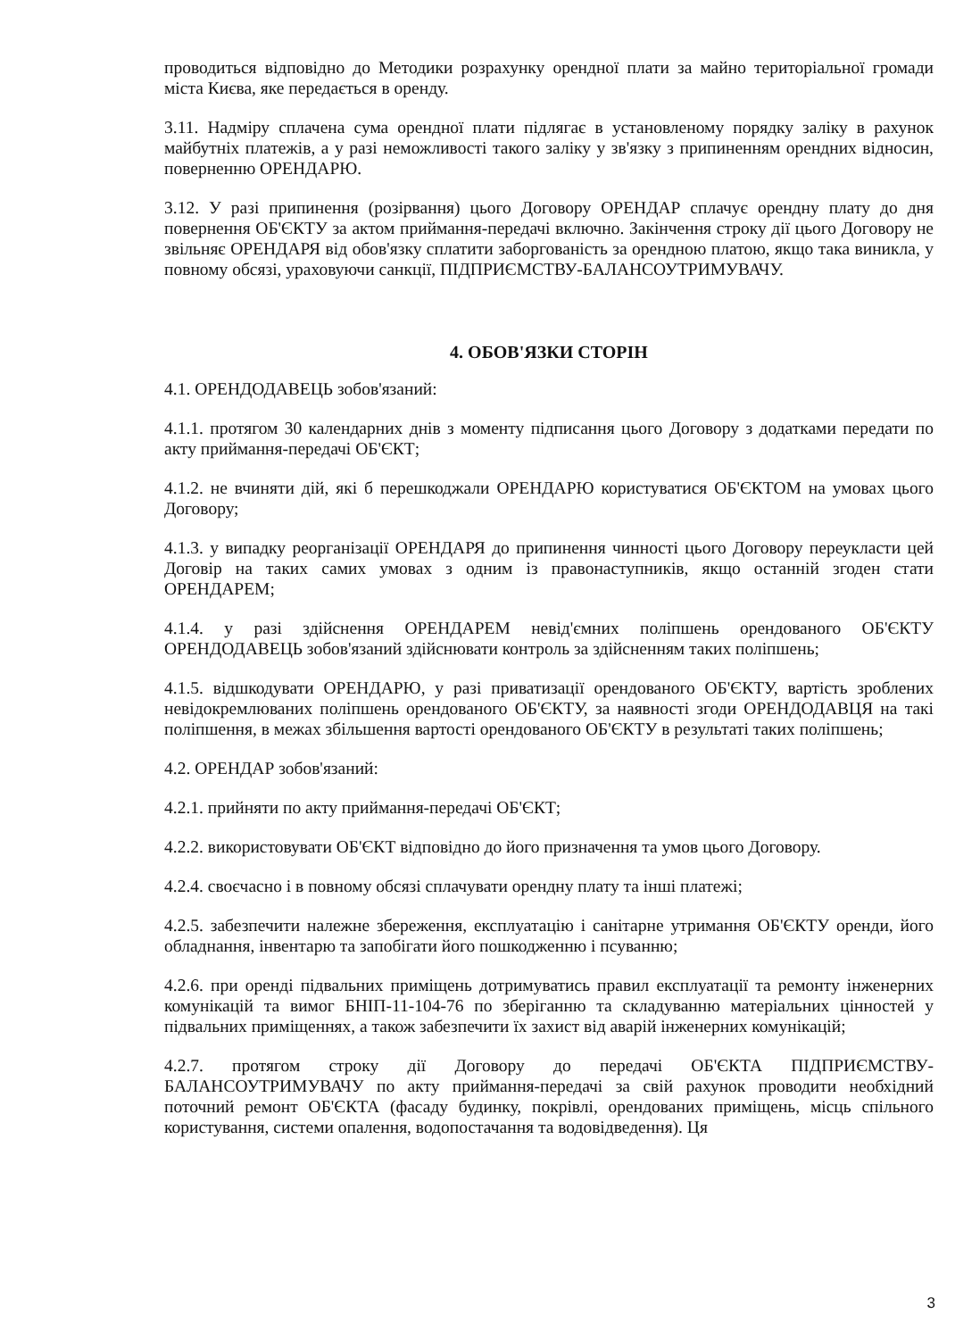проводиться відповідно до Методики розрахунку орендної плати за майно територіальної громади міста Києва, яке передається в оренду.
3.11. Надміру сплачена сума орендної плати підлягає в установленому порядку заліку в рахунок майбутніх платежів, а у разі неможливості такого заліку у зв'язку з припиненням орендних відносин, поверненню ОРЕНДАРЮ.
3.12. У разі припинення (розірвання) цього Договору ОРЕНДАР сплачує орендну плату до дня повернення ОБ'ЄКТУ за актом приймання-передачі включно. Закінчення строку дії цього Договору не звільняє ОРЕНДАРЯ від обов'язку сплатити заборгованість за орендною платою, якщо така виникла, у повному обсязі, ураховуючи санкції, ПІДПРИЄМСТВУ-БАЛАНСОУТРИМУВАЧУ.
4. ОБОВ'ЯЗКИ СТОРІН
4.1. ОРЕНДОДАВЕЦЬ зобов'язаний:
4.1.1. протягом 30 календарних днів з моменту підписання цього Договору з додатками передати по акту приймання-передачі ОБ'ЄКТ;
4.1.2. не вчиняти дій, які б перешкоджали ОРЕНДАРЮ користуватися ОБ'ЄКТОМ на умовах цього Договору;
4.1.3. у випадку реорганізації ОРЕНДАРЯ до припинення чинності цього Договору переукласти цей Договір на таких самих умовах з одним із правонаступників, якщо останній згоден стати ОРЕНДАРЕМ;
4.1.4. у разі здійснення ОРЕНДАРЕМ невід'ємних поліпшень орендованого ОБ'ЄКТУ ОРЕНДОДАВЕЦЬ зобов'язаний здійснювати контроль за здійсненням таких поліпшень;
4.1.5. відшкодувати ОРЕНДАРЮ, у разі приватизації орендованого ОБ'ЄКТУ, вартість зроблених невідокремлюваних поліпшень орендованого ОБ'ЄКТУ, за наявності згоди ОРЕНДОДАВЦЯ на такі поліпшення, в межах збільшення вартості орендованого ОБ'ЄКТУ в результаті таких поліпшень;
4.2. ОРЕНДАР зобов'язаний:
4.2.1. прийняти по акту приймання-передачі ОБ'ЄКТ;
4.2.2. використовувати ОБ'ЄКТ відповідно до його призначення та умов цього Договору.
4.2.4. своєчасно і в повному обсязі сплачувати орендну плату та інші платежі;
4.2.5. забезпечити належне збереження, експлуатацію і санітарне утримання ОБ'ЄКТУ оренди, його обладнання, інвентарю та запобігати його пошкодженню і псуванню;
4.2.6. при оренді підвальних приміщень дотримуватись правил експлуатації та ремонту інженерних комунікацій та вимог БНІП-11-104-76 по зберіганню та складуванню матеріальних цінностей у підвальних приміщеннях, а також забезпечити їх захист від аварій інженерних комунікацій;
4.2.7. протягом строку дії Договору до передачі ОБ'ЄКТА ПІДПРИЄМСТВУ-БАЛАНСОУТРИМУВАЧУ по акту приймання-передачі за свій рахунок проводити необхідний поточний ремонт ОБ'ЄКТА (фасаду будинку, покрівлі, орендованих приміщень, місць спільного користування, системи опалення, водопостачання та водовідведення). Ця
3